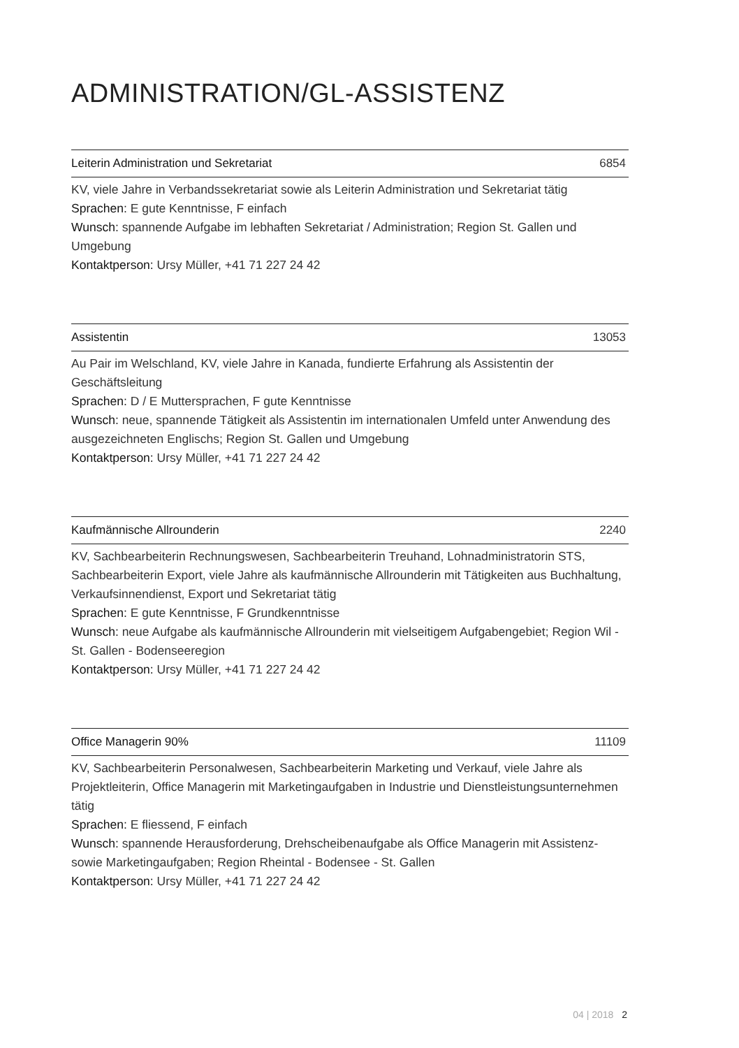ADMINISTRATION/GL-ASSISTENZ
Leiterin Administration und Sekretariat 6854
KV, viele Jahre in Verbandssekretariat sowie als Leiterin Administration und Sekretariat tätig
Sprachen: E gute Kenntnisse, F einfach
Wunsch: spannende Aufgabe im lebhaften Sekretariat / Administration; Region St. Gallen und Umgebung
Kontaktperson: Ursy Müller, +41 71 227 24 42
Assistentin 13053
Au Pair im Welschland, KV, viele Jahre in Kanada, fundierte Erfahrung als Assistentin der Geschäftsleitung
Sprachen: D / E Muttersprachen, F gute Kenntnisse
Wunsch: neue, spannende Tätigkeit als Assistentin im internationalen Umfeld unter Anwendung des ausgezeichneten Englischs; Region St. Gallen und Umgebung
Kontaktperson: Ursy Müller, +41 71 227 24 42
Kaufmännische Allrounderin 2240
KV, Sachbearbeiterin Rechnungswesen, Sachbearbeiterin Treuhand, Lohnadministratorin STS, Sachbearbeiterin Export, viele Jahre als kaufmännische Allrounderin mit Tätigkeiten aus Buchhaltung, Verkaufsinnendienst, Export und Sekretariat tätig
Sprachen: E gute Kenntnisse, F Grundkenntnisse
Wunsch: neue Aufgabe als kaufmännische Allrounderin mit vielseitigem Aufgabengebiet; Region Wil - St. Gallen - Bodenseeregion
Kontaktperson: Ursy Müller, +41 71 227 24 42
Office Managerin 90% 11109
KV, Sachbearbeiterin Personalwesen, Sachbearbeiterin Marketing und Verkauf, viele Jahre als Projektleiterin, Office Managerin mit Marketingaufgaben in Industrie und Dienstleistungsunternehmen tätig
Sprachen: E fliessend, F einfach
Wunsch: spannende Herausforderung, Drehscheibenaufgabe als Office Managerin mit Assistenz- sowie Marketingaufgaben; Region Rheintal - Bodensee - St. Gallen
Kontaktperson: Ursy Müller, +41 71 227 24 42
04 | 2018 2